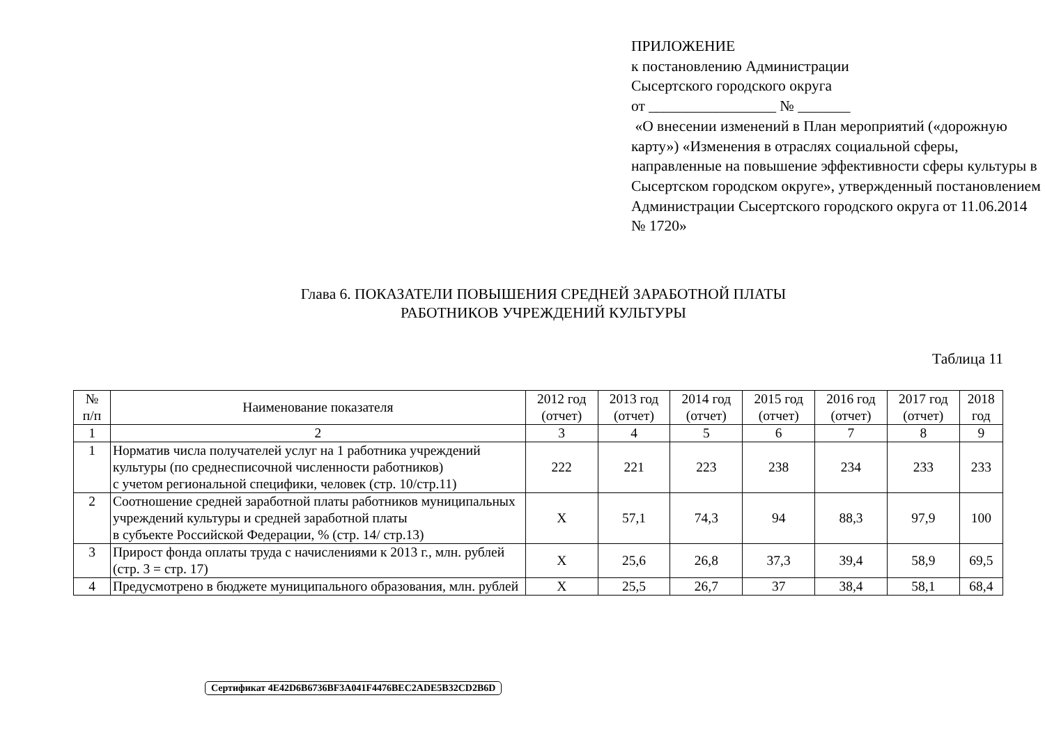ПРИЛОЖЕНИЕ
к постановлению Администрации
Сысертского городского округа
от _________________ № _______
«О внесении изменений в План мероприятий («дорожную карту») «Изменения в отраслях социальной сферы, направленные на повышение эффективности сферы культуры в Сысертском городском округе», утвержденный постановлением Администрации Сысертского городского округа от 11.06.2014 № 1720»
Глава 6. ПОКАЗАТЕЛИ ПОВЫШЕНИЯ СРЕДНЕЙ ЗАРАБОТНОЙ ПЛАТЫ
РАБОТНИКОВ УЧРЕЖДЕНИЙ КУЛЬТУРЫ
Таблица 11
| № п/п | Наименование показателя | 2012 год (отчет) | 2013 год (отчет) | 2014 год (отчет) | 2015 год (отчет) | 2016 год (отчет) | 2017 год (отчет) | 2018 год |
| --- | --- | --- | --- | --- | --- | --- | --- | --- |
| 1 | 2 | 3 | 4 | 5 | 6 | 7 | 8 | 9 |
| 1 | Норматив числа получателей услуг на 1 работника учреждений культуры (по среднесписочной численности работников) с учетом региональной специфики, человек (стр. 10/стр.11) | 222 | 221 | 223 | 238 | 234 | 233 | 233 |
| 2 | Соотношение средней заработной платы работников муниципальных учреждений культуры и средней заработной платы в субъекте Российской Федерации, % (стр. 14/ стр.13) | Х | 57,1 | 74,3 | 94 | 88,3 | 97,9 | 100 |
| 3 | Прирост фонда оплаты труда с начислениями к 2013 г., млн. рублей (стр. 3 = стр. 17) | Х | 25,6 | 26,8 | 37,3 | 39,4 | 58,9 | 69,5 |
| 4 | Предусмотрено в бюджете муниципального образования, млн. рублей | Х | 25,5 | 26,7 | 37 | 38,4 | 58,1 | 68,4 |
Сертификат 4E42D6B6736BF3A041F4476BEC2ADE5B32CD2B6D